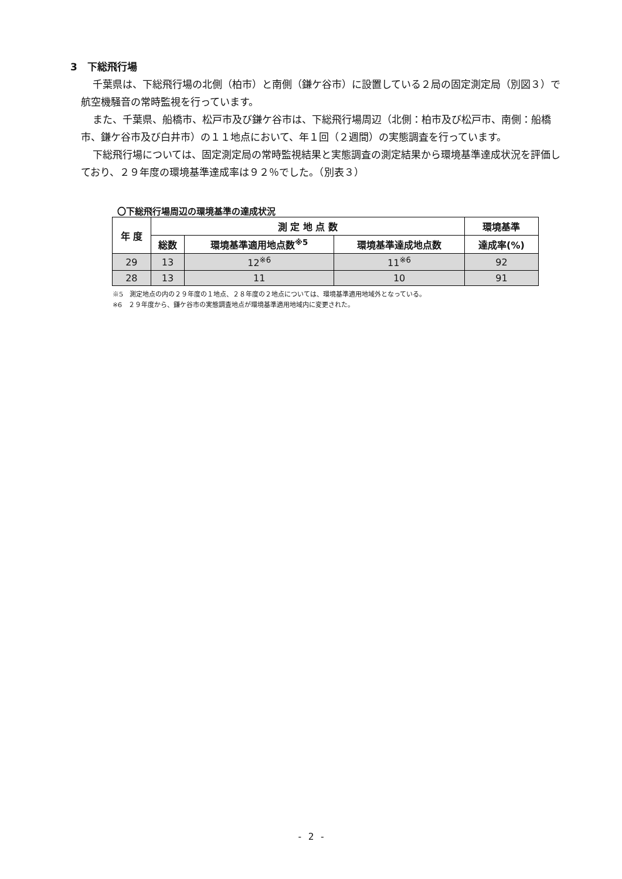3　下総飛行場
千葉県は、下総飛行場の北側（柏市）と南側（鎌ケ谷市）に設置している２局の固定測定局（別図３）で航空機騒音の常時監視を行っています。
また、千葉県、船橋市、松戸市及び鎌ケ谷市は、下総飛行場周辺（北側：柏市及び松戸市、南側：船橋市、鎌ケ谷市及び白井市）の１１地点において、年１回（２週間）の実態調査を行っています。
下総飛行場については、固定測定局の常時監視結果と実態調査の測定結果から環境基準達成状況を評価しており、２９年度の環境基準達成率は９２％でした。（別表３）
〇下総飛行場周辺の環境基準の達成状況
| 年 度 | 測 定 地 点 数 | | | 環境基準 |
| --- | --- | --- | --- | --- |
| | 総数 | 環境基準適用地点数<sup>※5</sup> | 環境基準達成地点数 | 達成率(%) |
| 29 | 13 | 12<sup>※6</sup> | 11<sup>※6</sup> | 92 |
| 28 | 13 | 11 | 10 | 91 |
※5　測定地点の内の２９年度の１地点、２８年度の２地点については、環境基準適用地域外となっている。
※6　２９年度から、鎌ケ谷市の実態調査地点が環境基準適用地域内に変更された。
- 2 -